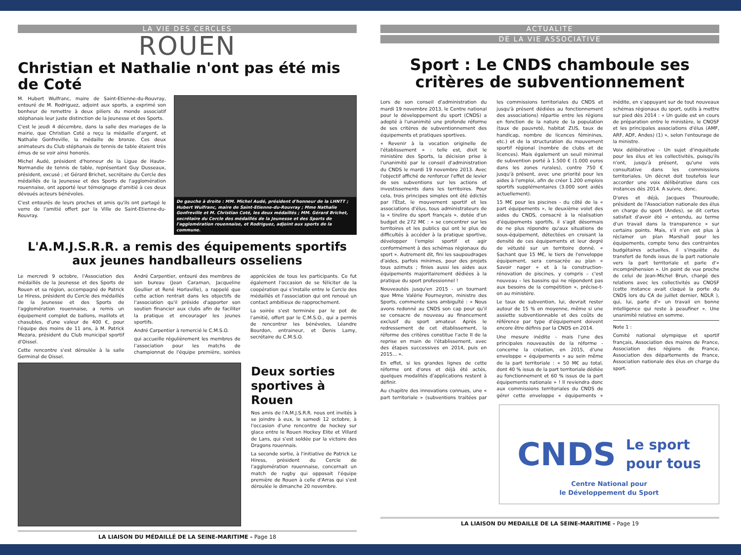LA VIE DES CERCLES
ROUEN
Christian et Nathalie n'ont pas été mis de Coté
M. Hubert Wulfranc, maire de Saint-Etienne-du-Rouvray, entouré de M. Rodriguez, adjoint aux sports, a exprimé son bonheur de remettre à deux piliers du monde associatif stéphanais leur juste distinction de la Jeunesse et des Sports.
C'est le jeudi 4 décembre, dans la salle des mariages de la mairie, que Christian Coté a reçu la médaille d'argent, et Nathalie Gonfreville, la médaille de bronze. Ces deux animateurs du Club stéphanais de tennis de table étaient très émus de se voir ainsi honorés.
Michel Audé, président d'honneur de la Ligue de Haute-Normandie de tennis de table, représentant Guy Dusseaux, président, excusé ; et Gérard Brichet, secrétaire du Cercle des médaillés de la Jeunesse et des Sports de l'agglomération rouennaise, ont apporté leur témoignage d'amitié à ces deux dévoués acteurs bénévoles.
C'est entourés de leurs proches et amis qu'ils ont partagé le verre de l'amitié offert par la Ville de Saint-Etienne-du-Rouvray.
De gauche à droite : MM. Michel Audé, président d'honneur de la LHNTT ; Hubert Wulfranc, maire de Saint-Etienne-du-Rouvray ; Mme Nathalie Gonfreville et M. Christian Coté, les deux médaillés ; MM. Gérard Brichet, secrétaire du Cercle des médaillés de la Jeunesse et des Sports de l'agglomération rouennaise, et Rodriguez, adjoint aux sports de la commune.
L'A.M.J.S.R.R. a remis des équipements sportifs aux jeunes handballeurs osseliens
Le mercredi 9 octobre, l'Association des médaillés de la Jeunesse et des Sports de Rouen et sa région, accompagné de Patrick Le Hiress, président du Cercle des médaillés de la Jeunesse et des Sports de l'agglomération rouennaise, a remis un équipement complet de ballons, maillots et chasubles, d'une valeur de 400 €, pour l'équipe des moins de 11 ans, à M. Patrick Mezara, président du Club municipal sportif d'Oissel.
Cette rencontre s'est déroulée à la salle Germinal de Oissel.
André Carpentier, entouré des membres de son bureau (Jean Caraman, Jacqueline Goullier et René Horlaville), a rappelé que cette action rentrait dans les objectifs de l'association qu'il préside d'apporter son soutien financier aux clubs afin de faciliter la pratique et encourager les jeunes sportifs.
André Carpentier à remercié le C.M.S.O.
qui accueille régulièrement les membres de l'association pour les matchs de championnat de l'équipe première, soirées appréciées de tous les participants. Ce fut également l'occasion de se féliciter de la coopération qui s'installe entre le Cercle des médaillés et l'association qui ont renoué un contact ambitieux de rapprochement.
La soirée s'est terminée par le pot de l'amitié, offert par le C.M.S.O., qui a permis de rencontrer les bénévoles, Léandre Bourdon, entraineur, et Denis Lamy, secrétaire du C.M.S.O.
Deux sorties sportives à Rouen
Nos amis de l'A.M.J.S.R.R. nous ont invités à se joindre à eux, le samedi 12 octobre, à l'occasion d'une rencontre de hockey sur glace entre le Rouen Hockey Elite et Villard de Lans, qui s'est soldée par la victoire des Dragons rouennais.
La seconde sortie, à l'initiative de Patrick Le Hiress, président du Cercle de l'agglomération rouennaise, concernait un match de rugby qui opposait l'équipe première de Rouen à celle d'Arras qui s'est déroulée le dimanche 20 novembre.
LA LIAISON DU MÉDAILLÉ DE LA SEINE-MARITIME - Page 18
ACTUALITE
DE LA VIE ASSOCIATIVE
Sport : Le CNDS chamboule ses critères de subventionnement
Lors de son conseil d'administration du mardi 19 novembre 2013, le Centre national pour le développement du sport (CNDS) a adopté à l'unanimité une profonde réforme de ses critères de subventionnement des équipements et pratiques sportives.
« Revenir à la vocation originelle de l'établissement » : telle est, dixit le ministère des Sports, la décision prise à l'unanimité par le conseil d'administration du CNDS le mardi 19 novembre 2013. Avec l'objectif affiché de renforcer l'effet de levier de ses subventions sur les actions et investissements dans les territoires. Pour cela, trois principes simples ont été édictés par l'État, le mouvement sportif et les associations d'élus, tous administrateurs de la « tirelire du sport français », dotée d'un budget de 272 M€ : « se concentrer sur les territoires et les publics qui ont le plus de difficultés à accéder à la pratique sportive, développer l'emploi sportif et agir conformément à des schémas régionaux du sport ». Autrement dit, fini les saupoudrages d'aides, parfois minimes, pour des projets tous azimuts ; finies aussi les aides aux équipements majoritairement dédiées à la pratique du sport professionnel !
Nouveautés jusqu'en 2015 - un tournant que Mme Valérie Fourneyron, ministre des Sports, commente sans ambiguïté : « Nous avons redonné au CNDS son cap pour qu'il se consacre de nouveau au financement exclusif du sport amateur. Après le redressement de cet établissement, la réforme des critères constitue l'acte II de la reprise en main de l'établissement, avec des étapes successives en 2014, puis en 2015... ».
En effet, si les grandes lignes de cette réforme ont d'ores et déjà été actés, quelques modalités d'applications restent à définir.
Au chapitre des innovations connues, une « part territoriale » (subventions traitées par les commissions territoriales du CNDS et jusqu'à présent dédiées au fonctionnement des associations) répartie entre les régions en fonction de la nature de la population (taux de pauvreté, habitat ZUS, taux de handicap, nombre de licences féminines, etc.) et de la structuration du mouvement sportif régional (nombre de clubs et de licences). Mais également un seuil minimal de subvention porté à 1.500 € (1.000 euros dans les zones rurales), contre 750 € jusqu'à présent, avec une priorité pour les aides à l'emploi, afin de créer 1.200 emplois sportifs supplémentaires (3.000 sont aidés actuellement).
15 M€ pour les piscines - du côté de la « part équipements », le deuxième volet des aides du CNDS, consacré à la réalisation d'équipements sportifs, il s'agit désormais de ne plus répondre qu'aux situations de sous-équipement, détectées en croisant la densité de ces équipements et leur degré de vétusté sur un territoire donné. « Sachant que 15 M€, le tiers de l'enveloppe équipement, sera consacrée au plan « Savoir nager » et à la construction-rénovation de piscines, y compris – c'est nouveau – les bassins qui ne répondent pas aux besoins de la compétition », précise-t-on au ministère.
Le taux de subvention, lui, devrait rester autour de 15 % en moyenne, même si une assiette subventionnable et des coûts de référence par type d'équipement doivent encore être définis par la CNDS en 2014.
Une mesure inédite - mais l'une des principales nouveautés de la réforme - concerne la création, en 2015, d'une enveloppe « équipements » au sein même de la part territoriale : « 50 M€ au total, dont 40 % issus de la part territoriale dédiée au fonctionnement et 60 % issus de la part équipements nationale » ! Il reviendra donc aux commissions territoriales du CNDS de gérer cette enveloppe « équipements » inédite, en s'appuyant sur de tout nouveaux schémas régionaux du sport, outils à mettre sur pied dès 2014 : « Un guide est en cours de préparation entre le ministère, le CNOSF et les principales associations d'élus (AMF, ARF, ADF, Andes) (1) », selon l'entourage de la ministre.
Voix délibérative - Un sujet d'inquiétude pour les élus et les collectivités, puisqu'ils n'ont, jusqu'à présent, qu'une vois consultative dans les commissions territoriales. Un décret doit toutefois leur accorder une voix délibérative dans ces instances dès 2014. A suivre, donc.
D'ores et déjà, Jacques Thouroude, président de l'Association nationale des élus en charge du sport (Andes), se dit certes satisfait d'avoir été « entendu, au terme d'un travail dans la transparence » sur certains points. Mais, s'il n'en est plus à réclamer un plan Marshall pour les équipements, compte tenu des contraintes budgétaires actuelles, il s'inquiète du transfert de fonds issus de la part nationale vers la part territoriale et parle d'« incompréhension ». Un point de vue proche de celui de Jean-Michel Brun, chargé des relations avec les collectivités au CNOSF (cette instance avait claqué la porte du CNDS lors du CA de juillet dernier, NDLR ), qui, lui, parle d'« un travail en bonne intelligence qui reste à peaufiner ». Une unanimité relative en somme.
Note 1 :
Comité national olympique et sportif français, Association des maires de France, Association des régions de France, Association des départements de France, Association nationale des élus en charge du sport.
CNDS Le sport
pour tous
Centre National pour
le Développement du Sport
LA LIAISON DU MEDAILLE DE LA SEINE-MARITIME - Page 19